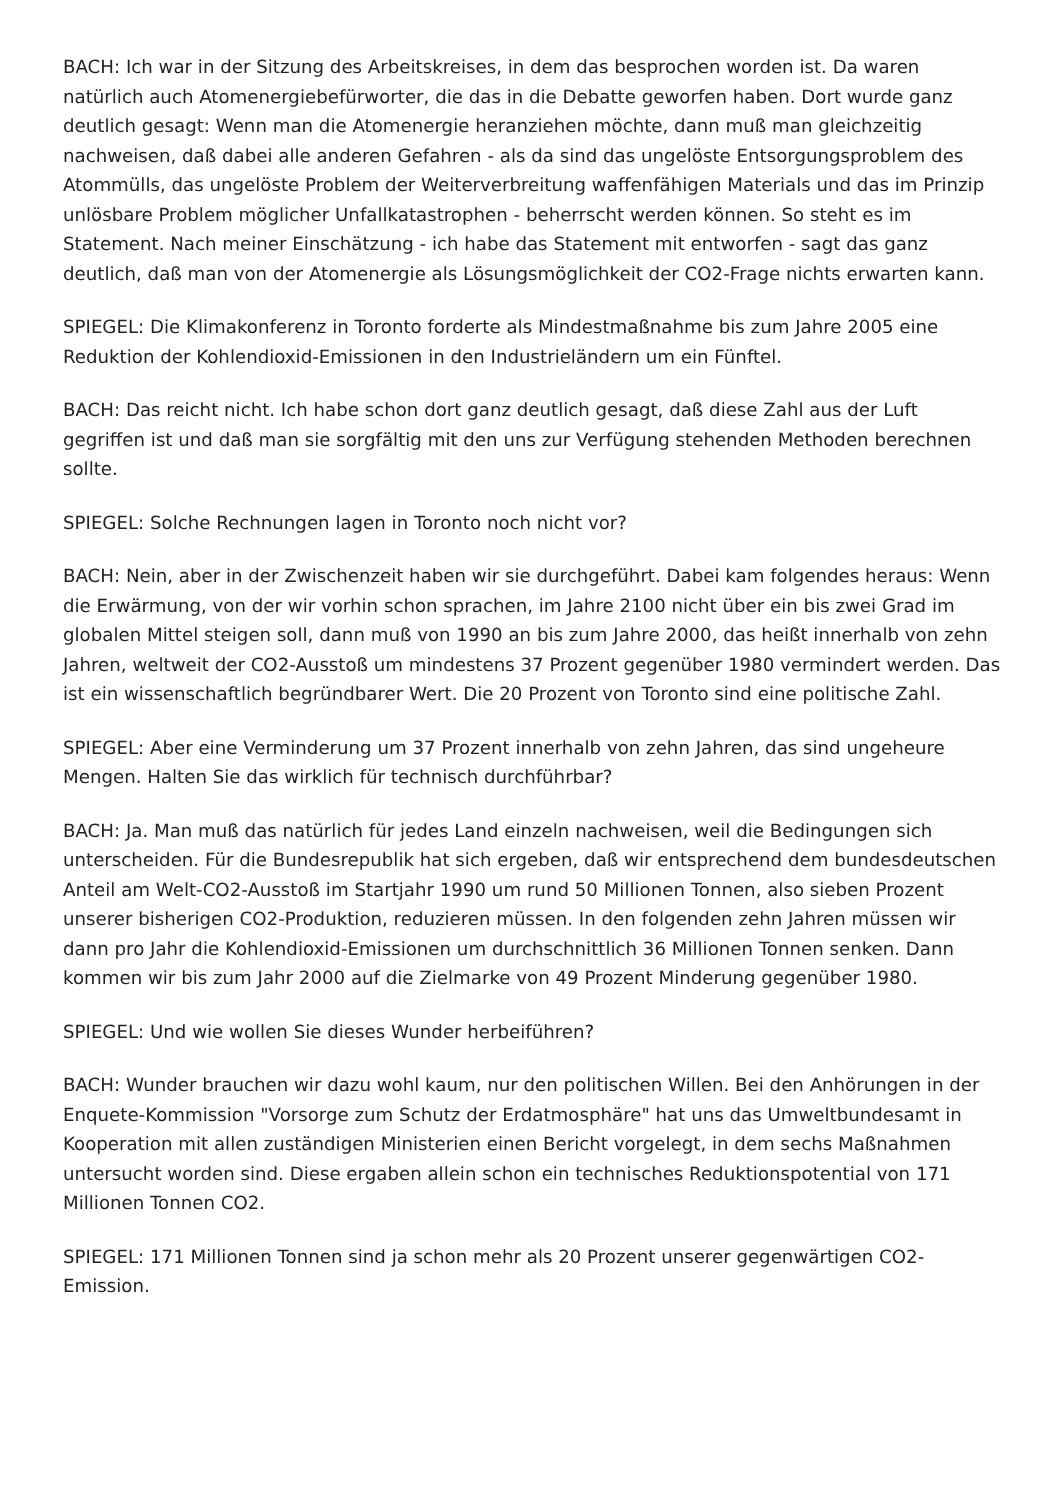BACH: Ich war in der Sitzung des Arbeitskreises, in dem das besprochen worden ist. Da waren natürlich auch Atomenergiebefürworter, die das in die Debatte geworfen haben. Dort wurde ganz deutlich gesagt: Wenn man die Atomenergie heranziehen möchte, dann muß man gleichzeitig nachweisen, daß dabei alle anderen Gefahren - als da sind das ungelöste Entsorgungsproblem des Atommülls, das ungelöste Problem der Weiterverbreitung waffenfähigen Materials und das im Prinzip unlösbare Problem möglicher Unfallkatastrophen - beherrscht werden können. So steht es im Statement. Nach meiner Einschätzung - ich habe das Statement mit entworfen - sagt das ganz deutlich, daß man von der Atomenergie als Lösungsmöglichkeit der CO2-Frage nichts erwarten kann.
SPIEGEL: Die Klimakonferenz in Toronto forderte als Mindestmaßnahme bis zum Jahre 2005 eine Reduktion der Kohlendioxid-Emissionen in den Industrieländern um ein Fünftel.
BACH: Das reicht nicht. Ich habe schon dort ganz deutlich gesagt, daß diese Zahl aus der Luft gegriffen ist und daß man sie sorgfältig mit den uns zur Verfügung stehenden Methoden berechnen sollte.
SPIEGEL: Solche Rechnungen lagen in Toronto noch nicht vor?
BACH: Nein, aber in der Zwischenzeit haben wir sie durchgeführt. Dabei kam folgendes heraus: Wenn die Erwärmung, von der wir vorhin schon sprachen, im Jahre 2100 nicht über ein bis zwei Grad im globalen Mittel steigen soll, dann muß von 1990 an bis zum Jahre 2000, das heißt innerhalb von zehn Jahren, weltweit der CO2-Ausstoß um mindestens 37 Prozent gegenüber 1980 vermindert werden. Das ist ein wissenschaftlich begründbarer Wert. Die 20 Prozent von Toronto sind eine politische Zahl.
SPIEGEL: Aber eine Verminderung um 37 Prozent innerhalb von zehn Jahren, das sind ungeheure Mengen. Halten Sie das wirklich für technisch durchführbar?
BACH: Ja. Man muß das natürlich für jedes Land einzeln nachweisen, weil die Bedingungen sich unterscheiden. Für die Bundesrepublik hat sich ergeben, daß wir entsprechend dem bundesdeutschen Anteil am Welt-CO2-Ausstoß im Startjahr 1990 um rund 50 Millionen Tonnen, also sieben Prozent unserer bisherigen CO2-Produktion, reduzieren müssen. In den folgenden zehn Jahren müssen wir dann pro Jahr die Kohlendioxid-Emissionen um durchschnittlich 36 Millionen Tonnen senken. Dann kommen wir bis zum Jahr 2000 auf die Zielmarke von 49 Prozent Minderung gegenüber 1980.
SPIEGEL: Und wie wollen Sie dieses Wunder herbeiführen?
BACH: Wunder brauchen wir dazu wohl kaum, nur den politischen Willen. Bei den Anhörungen in der Enquete-Kommission "Vorsorge zum Schutz der Erdatmosphäre" hat uns das Umweltbundesamt in Kooperation mit allen zuständigen Ministerien einen Bericht vorgelegt, in dem sechs Maßnahmen untersucht worden sind. Diese ergaben allein schon ein technisches Reduktionspotential von 171 Millionen Tonnen CO2.
SPIEGEL: 171 Millionen Tonnen sind ja schon mehr als 20 Prozent unserer gegenwärtigen CO2-Emission.